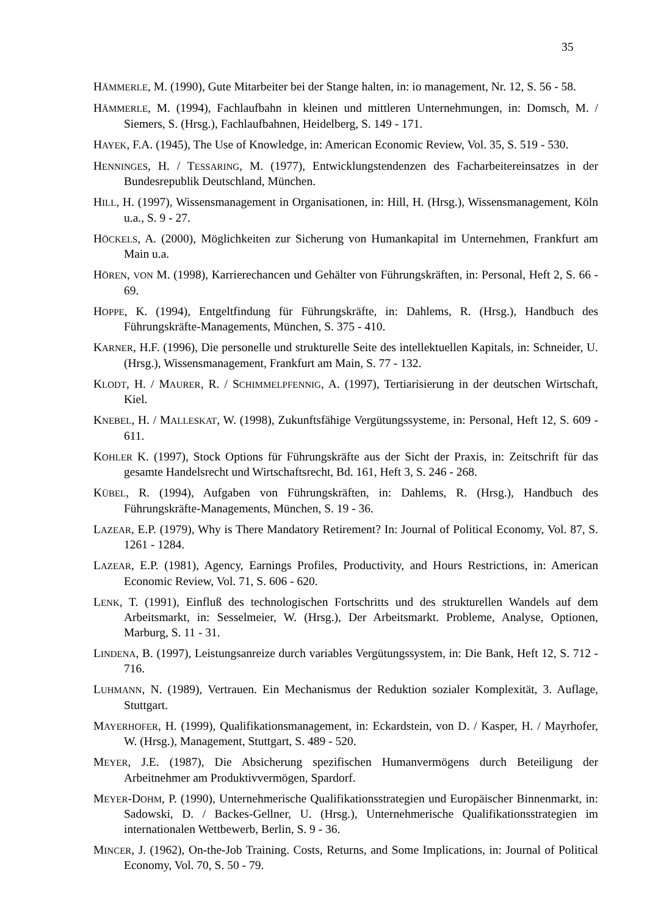35
HÄMMERLE, M. (1990), Gute Mitarbeiter bei der Stange halten, in: io management, Nr. 12, S. 56 - 58.
HÄMMERLE, M. (1994), Fachlaufbahn in kleinen und mittleren Unternehmungen, in: Domsch, M. / Siemers, S. (Hrsg.), Fachlaufbahnen, Heidelberg, S. 149 - 171.
HAYEK, F.A. (1945), The Use of Knowledge, in: American Economic Review, Vol. 35, S. 519 - 530.
HENNINGES, H. / TESSARING, M. (1977), Entwicklungstendenzen des Facharbeitereinsatzes in der Bundesrepublik Deutschland, München.
HILL, H. (1997), Wissensmanagement in Organisationen, in: Hill, H. (Hrsg.), Wissensmanagement, Köln u.a., S. 9 - 27.
HÖCKELS, A. (2000), Möglichkeiten zur Sicherung von Humankapital im Unternehmen, Frankfurt am Main u.a.
HÖREN, VON M. (1998), Karrierechancen und Gehälter von Führungskräften, in: Personal, Heft 2, S. 66 - 69.
HOPPE, K. (1994), Entgeltfindung für Führungskräfte, in: Dahlems, R. (Hrsg.), Handbuch des Führungskräfte-Managements, München, S. 375 - 410.
KARNER, H.F. (1996), Die personelle und strukturelle Seite des intellektuellen Kapitals, in: Schneider, U. (Hrsg.), Wissensmanagement, Frankfurt am Main, S. 77 - 132.
KLODT, H. / MAURER, R. / SCHIMMELPFENNIG, A. (1997), Tertiarisierung in der deutschen Wirtschaft, Kiel.
KNEBEL, H. / MALLESKAT, W. (1998), Zukunftsfähige Vergütungssysteme, in: Personal, Heft 12, S. 609 - 611.
KOHLER K. (1997), Stock Options für Führungskräfte aus der Sicht der Praxis, in: Zeitschrift für das gesamte Handelsrecht und Wirtschaftsrecht, Bd. 161, Heft 3, S. 246 - 268.
KÜBEL, R. (1994), Aufgaben von Führungskräften, in: Dahlems, R. (Hrsg.), Handbuch des Führungskräfte-Managements, München, S. 19 - 36.
LAZEAR, E.P. (1979), Why is There Mandatory Retirement? In: Journal of Political Economy, Vol. 87, S. 1261 - 1284.
LAZEAR, E.P. (1981), Agency, Earnings Profiles, Productivity, and Hours Restrictions, in: American Economic Review, Vol. 71, S. 606 - 620.
LENK, T. (1991), Einfluß des technologischen Fortschritts und des strukturellen Wandels auf dem Arbeitsmarkt, in: Sesselmeier, W. (Hrsg.), Der Arbeitsmarkt. Probleme, Analyse, Optionen, Marburg, S. 11 - 31.
LINDENA, B. (1997), Leistungsanreize durch variables Vergütungssystem, in: Die Bank, Heft 12, S. 712 - 716.
LUHMANN, N. (1989), Vertrauen. Ein Mechanismus der Reduktion sozialer Komplexität, 3. Auflage, Stuttgart.
MAYERHOFER, H. (1999), Qualifikationsmanagement, in: Eckardstein, von D. / Kasper, H. / Mayrhofer, W. (Hrsg.), Management, Stuttgart, S. 489 - 520.
MEYER, J.E. (1987), Die Absicherung spezifischen Humanvermögens durch Beteiligung der Arbeitnehmer am Produktivvermögen, Spardorf.
MEYER-DOHM, P. (1990), Unternehmerische Qualifikationsstrategien und Europäischer Binnenmarkt, in: Sadowski, D. / Backes-Gellner, U. (Hrsg.), Unternehmerische Qualifikationsstrategien im internationalen Wettbewerb, Berlin, S. 9 - 36.
MINCER, J. (1962), On-the-Job Training. Costs, Returns, and Some Implications, in: Journal of Political Economy, Vol. 70, S. 50 - 79.